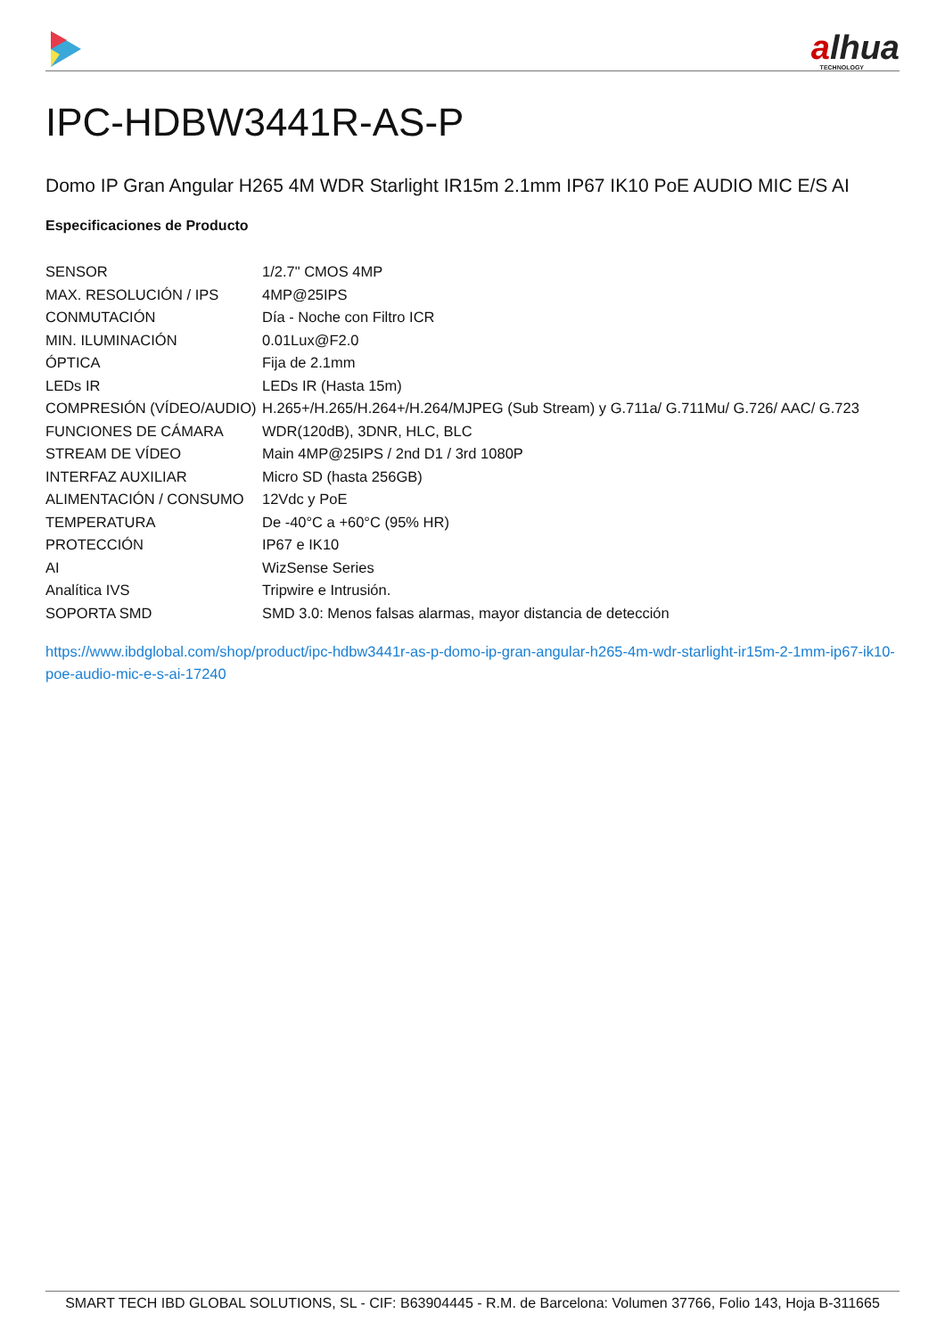alhua
TECHNOLOGY
IPC-HDBW3441R-AS-P
Domo IP Gran Angular H265 4M WDR Starlight IR15m 2.1mm IP67 IK10 PoE AUDIO MIC E/S AI
Especificaciones de Producto
| SENSOR | 1/2.7" CMOS 4MP |
| MAX. RESOLUCIÓN / IPS | 4MP@25IPS |
| CONMUTACIÓN | Día - Noche con Filtro ICR |
| MIN. ILUMINACIÓN | 0.01Lux@F2.0 |
| ÓPTICA | Fija de 2.1mm |
| LEDs IR | LEDs IR (Hasta 15m) |
| COMPRESIÓN (VÍDEO/AUDIO) | H.265+/H.265/H.264+/H.264/MJPEG (Sub Stream) y G.711a/ G.711Mu/ G.726/ AAC/ G.723 |
| FUNCIONES DE CÁMARA | WDR(120dB), 3DNR, HLC, BLC |
| STREAM DE VÍDEO | Main 4MP@25IPS / 2nd D1 / 3rd 1080P |
| INTERFAZ AUXILIAR | Micro SD (hasta 256GB) |
| ALIMENTACIÓN / CONSUMO | 12Vdc y PoE |
| TEMPERATURA | De -40°C a +60°C (95% HR) |
| PROTECCIÓN | IP67 e IK10 |
| AI | WizSense Series |
| Analítica IVS | Tripwire e Intrusión. |
| SOPORTA SMD | SMD 3.0: Menos falsas alarmas, mayor distancia de detección |
https://www.ibdglobal.com/shop/product/ipc-hdbw3441r-as-p-domo-ip-gran-angular-h265-4m-wdr-starlight-ir15m-2-1mm-ip67-ik10-poe-audio-mic-e-s-ai-17240
SMART TECH IBD GLOBAL SOLUTIONS, SL - CIF: B63904445 - R.M. de Barcelona: Volumen 37766, Folio 143, Hoja B-311665